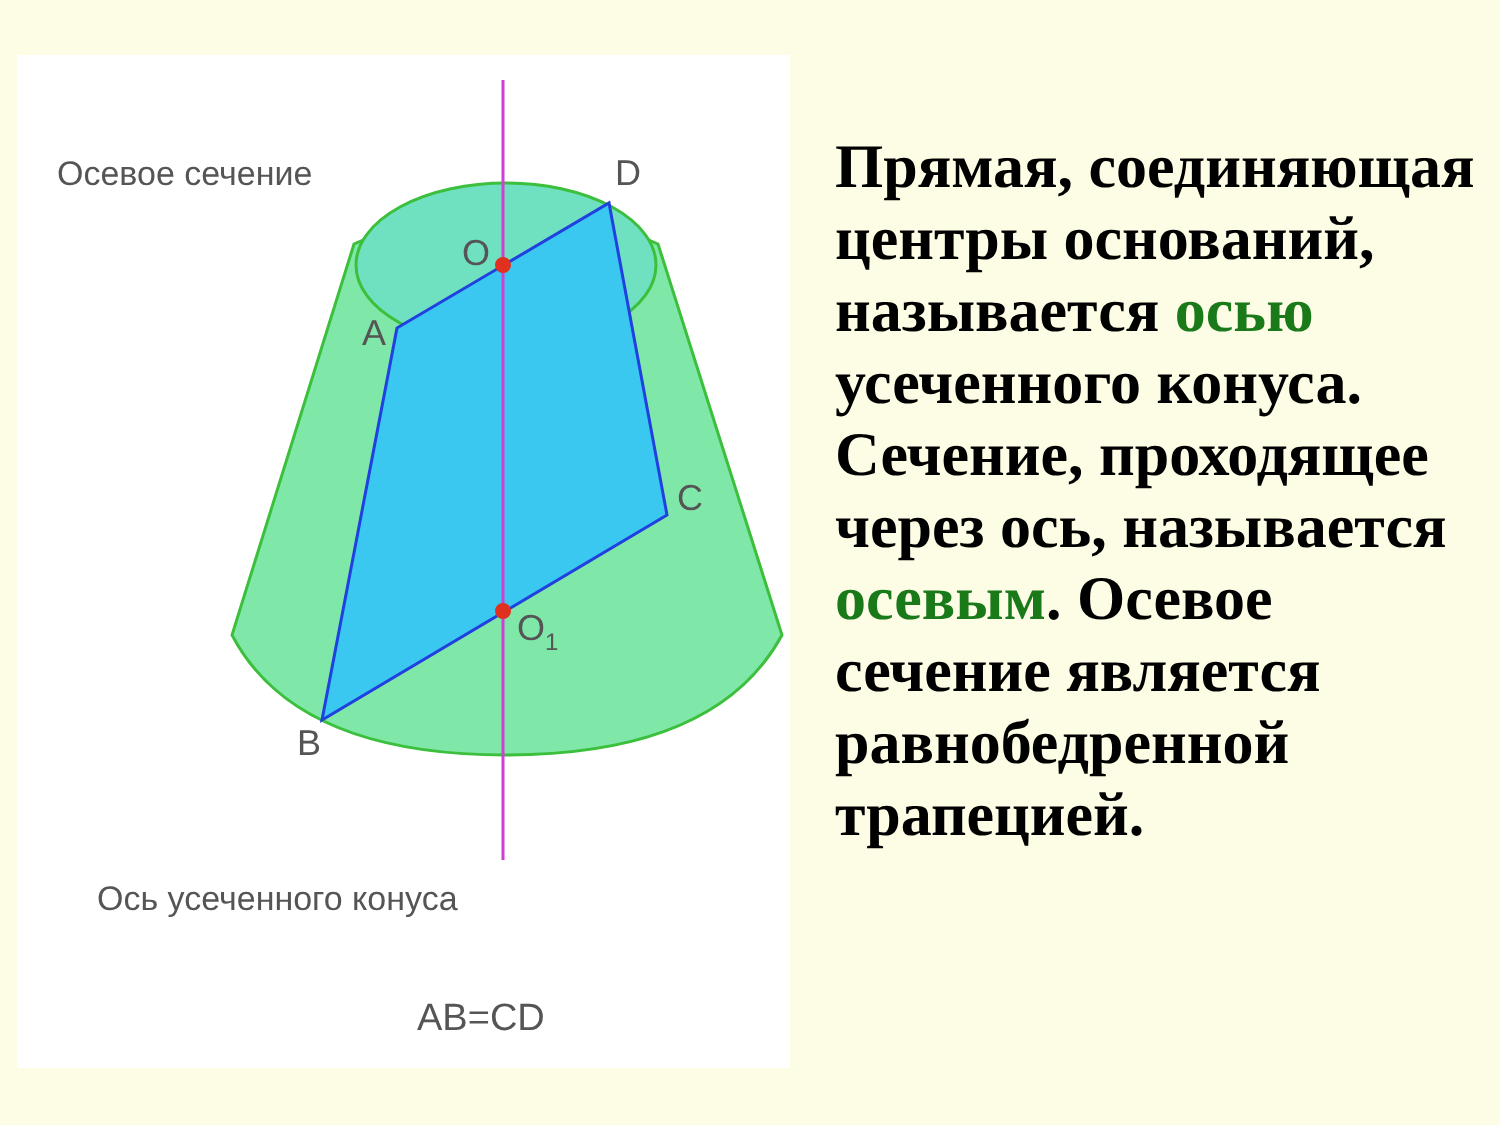Осевое сечение
D
O
A
C
O1
B
Ось усеченного конуса
AB=CD
Прямая, соединяющая центры оснований, называется осью усеченного конуса. Сечение, проходящее через ось, называется осевым. Осевое сечение является равнобедренной трапецией.